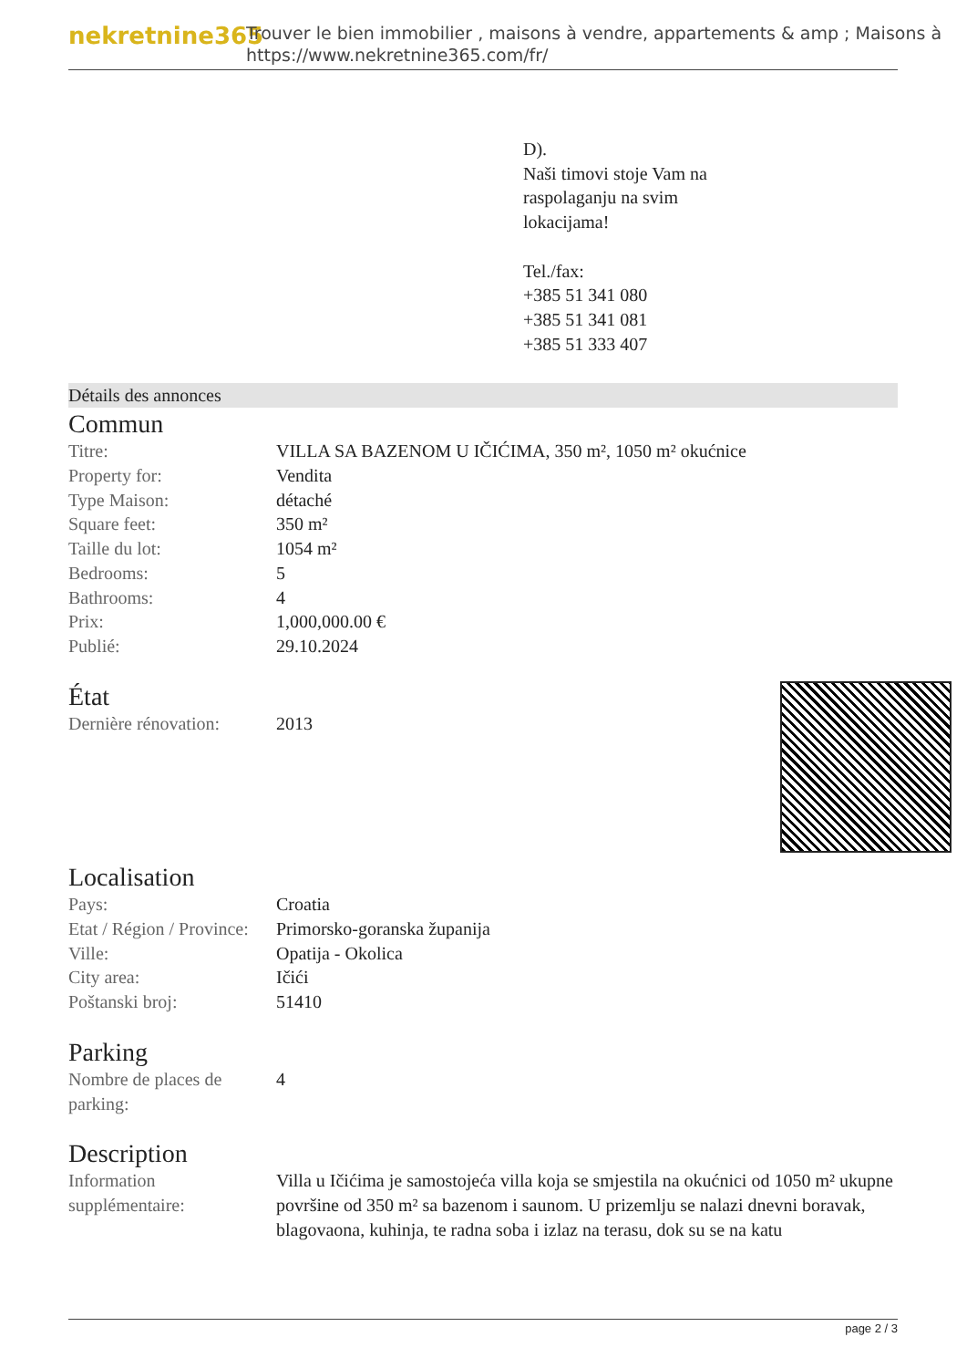nekretnine365
Trouver le bien immobilier , maisons à vendre, appartements & amp ; Maisons à
https://www.nekretnine365.com/fr/
D).
Naši timovi stoje Vam na
raspolaganju na svim
lokacijama!
Tel./fax:
+385 51 341 080
+385 51 341 081
+385 51 333 407
Détails des annonces
Commun
| Titre: | VILLA SA BAZENOM U IČIĆIMA, 350 m², 1050 m² okućnice |
| Property for: | Vendita |
| Type Maison: | détaché |
| Square feet: | 350 m² |
| Taille du lot: | 1054 m² |
| Bedrooms: | 5 |
| Bathrooms: | 4 |
| Prix: | 1,000,000.00 € |
| Publié: | 29.10.2024 |
État
| Dernière rénovation: | 2013 |
Localisation
| Pays: | Croatia |
| Etat / Région / Province: | Primorsko-goranska županija |
| Ville: | Opatija - Okolica |
| City area: | Ičići |
| Poštanski broj: | 51410 |
Parking
| Nombre de places de parking: | 4 |
Description
| Information supplémentaire: | Villa u Ičićima je samostojeća villa koja se smjestila na okućnici od 1050 m² ukupne površine od 350 m² sa bazenom i saunom. U prizemlju se nalazi dnevni boravak, blagovaona, kuhinja, te radna soba i izlaz na terasu, dok su se na katu |
page 2 / 3